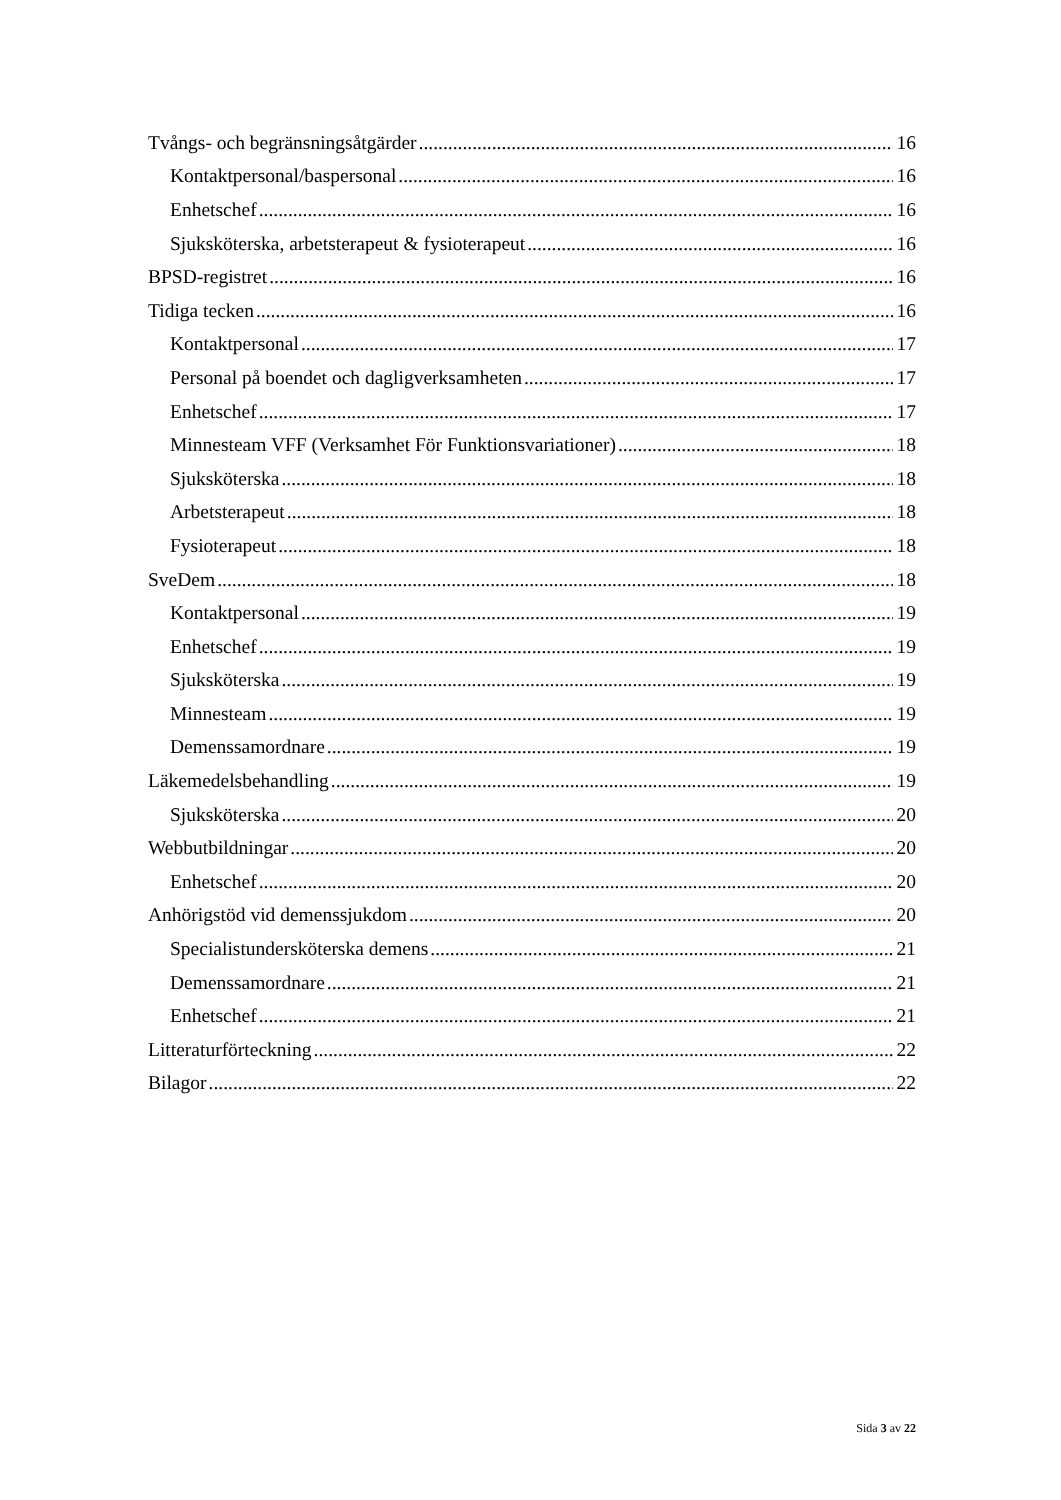Tvångs- och begränsningsåtgärder 16
Kontaktpersonal/baspersonal 16
Enhetschef 16
Sjuksköterska, arbetsterapeut & fysioterapeut 16
BPSD-registret 16
Tidiga tecken 16
Kontaktpersonal 17
Personal på boendet och dagligverksamheten 17
Enhetschef 17
Minnesteam VFF (Verksamhet För Funktionsvariationer) 18
Sjuksköterska 18
Arbetsterapeut 18
Fysioterapeut 18
SveDem 18
Kontaktpersonal 19
Enhetschef 19
Sjuksköterska 19
Minnesteam 19
Demenssamordnare 19
Läkemedelsbehandling 19
Sjuksköterska 20
Webbutbildningar 20
Enhetschef 20
Anhörigstöd vid demenssjukdom 20
Specialistundersköterska demens 21
Demenssamordnare 21
Enhetschef 21
Litteraturförteckning 22
Bilagor 22
Sida 3 av 22